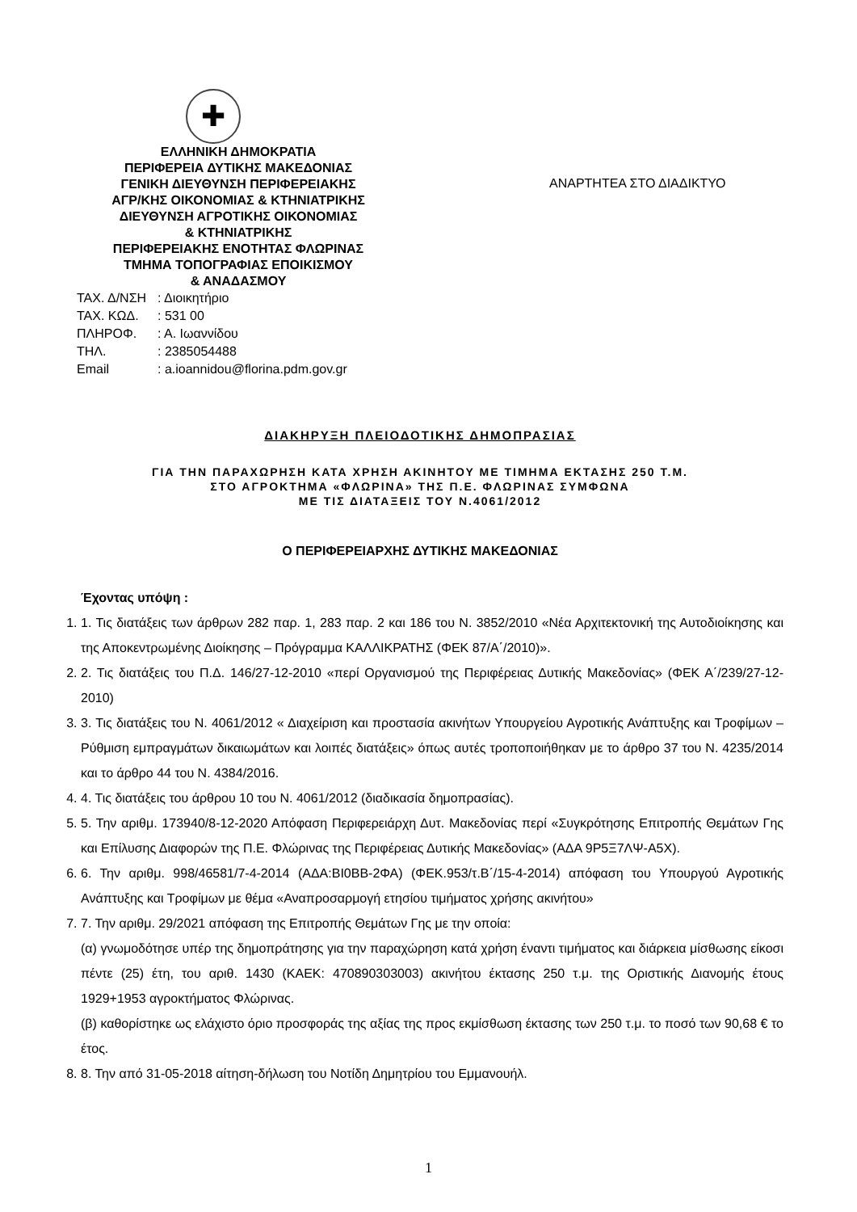✚
ΕΛΛΗΝΙΚΗ ΔΗΜΟΚΡΑΤΙΑ
ΠΕΡΙΦΕΡΕΙΑ ΔΥΤΙΚΗΣ ΜΑΚΕΔΟΝΙΑΣ
ΓΕΝΙΚΗ ΔΙΕΥΘΥΝΣΗ ΠΕΡΙΦΕΡΕΙΑΚΗΣ
ΑΓΡ/ΚΗΣ ΟΙΚΟΝΟΜΙΑΣ & ΚΤΗΝΙΑΤΡΙΚΗΣ
ΔΙΕΥΘΥΝΣΗ ΑΓΡΟΤΙΚΗΣ ΟΙΚΟΝΟΜΙΑΣ
& ΚΤΗΝΙΑΤΡΙΚΗΣ
ΠΕΡΙΦΕΡΕΙΑΚΗΣ ΕΝΟΤΗΤΑΣ ΦΛΩΡΙΝΑΣ
ΤΜΗΜΑ ΤΟΠΟΓΡΑΦΙΑΣ ΕΠΟΙΚΙΣΜΟΥ
& ΑΝΑΔΑΣΜΟΥ
ΤΑΧ. Δ/ΝΣΗ: Διοικητήριο
ΤΑΧ. ΚΩΔ.: 531 00
ΠΛΗΡΟΦ.: Α. Ιωαννίδου
ΤΗΛ.: 2385054488
Email: a.ioannidou@florina.pdm.gov.gr
ΑΝΑΡΤΗΤΕΑ ΣΤΟ ΔΙΑΔΙΚΤΥΟ
ΔΙΑΚΗΡΥΞΗ ΠΛΕΙΟΔΟΤΙΚΗΣ ΔΗΜΟΠΡΑΣΙΑΣ
ΓΙΑ ΤΗΝ ΠΑΡΑΧΩΡΗΣΗ ΚΑΤΑ ΧΡΗΣΗ ΑΚΙΝΗΤΟΥ ΜΕ ΤΙΜΗΜΑ ΕΚΤΑΣΗΣ 250 Τ.Μ.
ΣΤΟ ΑΓΡΟΚΤΗΜΑ «ΦΛΩΡΙΝΑ» ΤΗΣ Π.Ε. ΦΛΩΡΙΝΑΣ ΣΥΜΦΩΝΑ
ΜΕ ΤΙΣ ΔΙΑΤΑΞΕΙΣ ΤΟΥ Ν.4061/2012
Ο ΠΕΡΙΦΕΡΕΙΑΡΧΗΣ ΔΥΤΙΚΗΣ ΜΑΚΕΔΟΝΙΑΣ
Έχοντας υπόψη :
1. 1. Τις διατάξεις των άρθρων 282 παρ. 1, 283 παρ. 2 και 186 του Ν. 3852/2010 «Νέα Αρχιτεκτονική της Αυτοδιοίκησης και της Αποκεντρωμένης Διοίκησης – Πρόγραμμα ΚΑΛΛΙΚΡΑΤΗΣ (ΦΕΚ 87/Α΄/2010)».
2. 2. Τις διατάξεις του Π.Δ. 146/27-12-2010 «περί Οργανισμού της Περιφέρειας Δυτικής Μακεδονίας» (ΦΕΚ Α΄/239/27-12-2010)
3. 3. Τις διατάξεις του Ν. 4061/2012 « Διαχείριση και προστασία ακινήτων Υπουργείου Αγροτικής Ανάπτυξης και Τροφίμων – Ρύθμιση εμπραγμάτων δικαιωμάτων και λοιπές διατάξεις» όπως αυτές τροποποιήθηκαν με το άρθρο 37 του Ν. 4235/2014 και το άρθρο 44 του Ν. 4384/2016.
4. 4. Τις διατάξεις του άρθρου 10 του Ν. 4061/2012 (διαδικασία δημοπρασίας).
5. 5. Την αριθμ. 173940/8-12-2020 Απόφαση Περιφερειάρχη Δυτ. Μακεδονίας περί «Συγκρότησης Επιτροπής Θεμάτων Γης και Επίλυσης Διαφορών της Π.Ε. Φλώρινας της Περιφέρειας Δυτικής Μακεδονίας» (ΑΔΑ 9Ρ5Ξ7ΛΨ-Α5Χ).
6. 6. Την αριθμ. 998/46581/7-4-2014 (ΑΔΑ:ΒΙ0ΒΒ-2ΦΑ) (ΦΕΚ.953/τ.Β΄/15-4-2014) απόφαση του Υπουργού Αγροτικής Ανάπτυξης και Τροφίμων με θέμα «Αναπροσαρμογή ετησίου τιμήματος χρήσης ακινήτου»
7. 7. Την αριθμ. 29/2021 απόφαση της Επιτροπής Θεμάτων Γης με την οποία:
(α) γνωμοδότησε υπέρ της δημοπράτησης για την παραχώρηση κατά χρήση έναντι τιμήματος και διάρκεια μίσθωσης είκοσι πέντε (25) έτη, του αριθ. 1430 (ΚΑΕΚ: 470890303003) ακινήτου έκτασης 250 τ.μ. της Οριστικής Διανομής έτους 1929+1953 αγροκτήματος Φλώρινας.
(β) καθορίστηκε ως ελάχιστο όριο προσφοράς της αξίας της προς εκμίσθωση έκτασης των 250 τ.μ. το ποσό των 90,68 € το έτος.
8. 8. Την από 31-05-2018 αίτηση-δήλωση του Νοτίδη Δημητρίου του Εμμανουήλ.
1